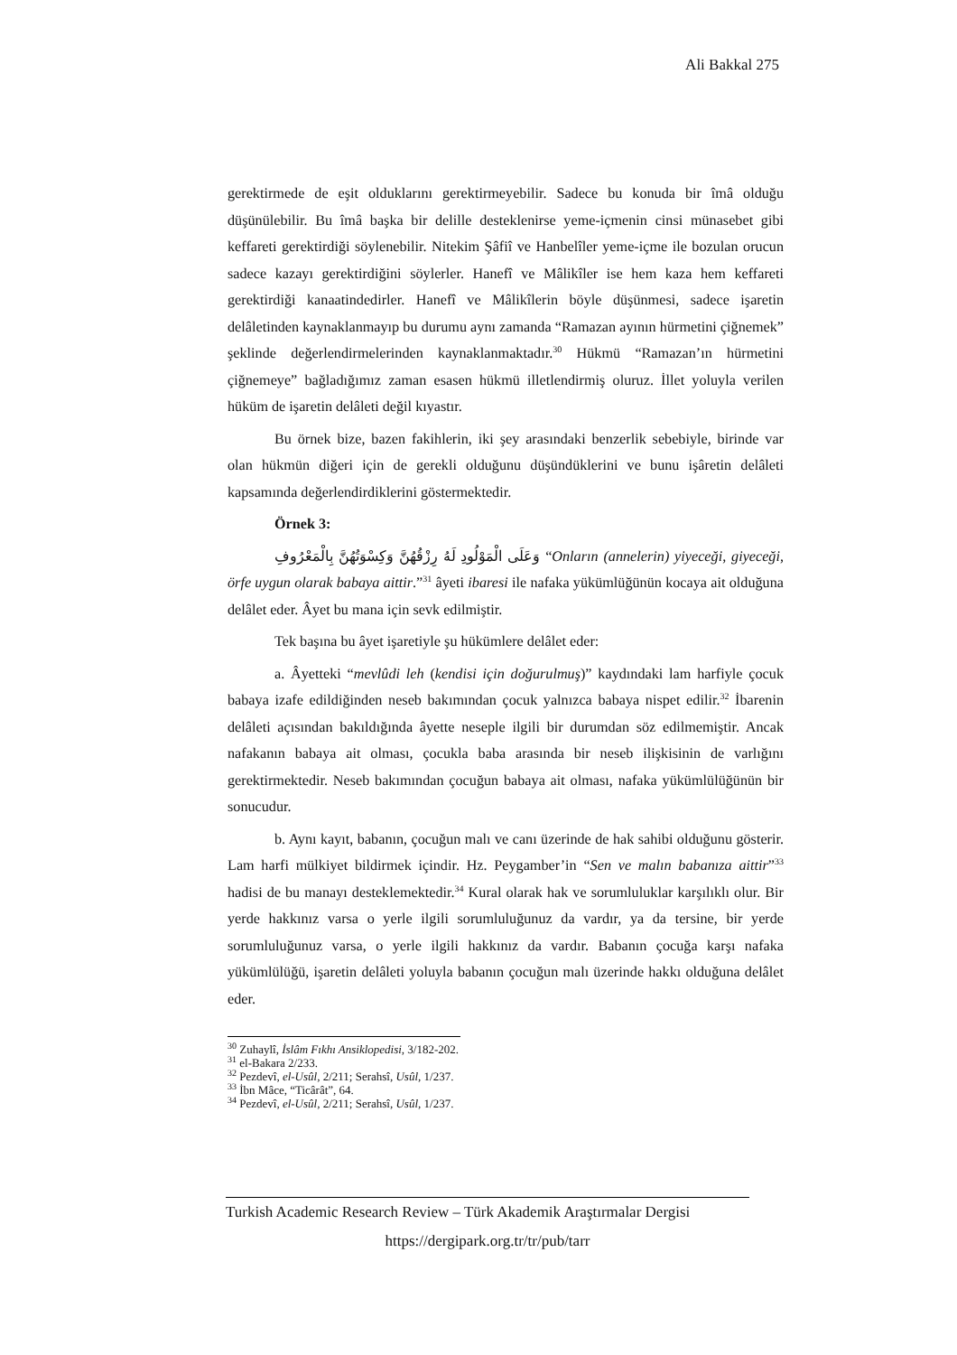Ali Bakkal 275
gerektirmede de eşit olduklarını gerektirmeyebilir. Sadece bu konuda bir îmâ olduğu düşünülebilir. Bu îmâ başka bir delille desteklenirse yeme-içmenin cinsi münasebet gibi keffareti gerektirdiği söylenebilir. Nitekim Şâfiî ve Hanbelîler yeme-içme ile bozulan orucun sadece kazayı gerektirdiğini söylerler. Hanefî ve Mâlikîler ise hem kaza hem keffareti gerektirdiği kanaatindedirler. Hanefî ve Mâlikîlerin böyle düşünmesi, sadece işaretin delâletinden kaynaklanmayıp bu durumu aynı zamanda “Ramazan ayının hürmetini çiğnemek” şeklinde değerlendirmelerinden kaynaklanmaktadır.<sup>30</sup> Hükmü “Ramazan’ın hürmetini çiğnemeye” bağladığımız zaman esasen hükmü illetlendirmiş oluruz. İllet yoluyla verilen hüküm de işaretin delâleti değil kıyastır.
Bu örnek bize, bazen fakihlerin, iki şey arasındaki benzerlik sebebiyle, birinde var olan hükmün diğeri için de gerekli olduğunu düşündüklerini ve bunu işâretin delâleti kapsamında değerlendirdiklerini göstermektedir.
Örnek 3:
وَعَلَى الْمَوْلُودِ لَهُ رِزْقُهُنَّ وَكِسْوَتُهُنَّ بِالْمَعْرُوفِ “Onların (annelerin) yiyeceği, giyeceği, örfe uygun olarak babaya aittir.”<sup>31</sup> âyeti ibaresi ile nafaka yükümlüğünün kocaya ait olduğuna delâlet eder. Âyet bu mana için sevk edilmiştir.
Tek başına bu âyet işaretiyle şu hükümlere delâlet eder:
a. Âyetteki “mevlûdi leh (kendisi için doğurulmuş)” kaydındaki lam harfiyle çocuk babaya izafe edildiğinden neseb bakımından çocuk yalnızca babaya nispet edilir.<sup>32</sup> İbarenin delâleti açısından bakıldığında âyette neseple ilgili bir durumdan söz edilmemiştir. Ancak nafakanın babaya ait olması, çocukla baba arasında bir neseb ilişkisinin de varlığını gerektirmektedir. Neseb bakımından çocuğun babaya ait olması, nafaka yükümlülüğünün bir sonucudur.
b. Aynı kayıt, babanın, çocuğun malı ve canı üzerinde de hak sahibi olduğunu gösterir. Lam harfi mülkiyet bildirmek içindir. Hz. Peygamber’in “Sen ve malın babanıza aittir”<sup>33</sup> hadisi de bu manayı desteklemektedir.<sup>34</sup> Kural olarak hak ve sorumluluklar karşılıklı olur. Bir yerde hakkınız varsa o yerle ilgili sorumluluğunuz da vardır, ya da tersine, bir yerde sorumluluğunuz varsa, o yerle ilgili hakkınız da vardır. Babanın çocuğa karşı nafaka yükümlülüğü, işaretin delâleti yoluyla babanın çocuğun malı üzerinde hakkı olduğuna delâlet eder.
<sup>30</sup> Zuhaylî, İslâm Fıkhı Ansiklopedisi, 3/182-202.
<sup>31</sup> el-Bakara 2/233.
<sup>32</sup> Pezdevî, el-Usûl, 2/211; Serahsî, Usûl, 1/237.
<sup>33</sup> İbn Mâce, “Ticârât”, 64.
<sup>34</sup> Pezdevî, el-Usûl, 2/211; Serahsî, Usûl, 1/237.
Turkish Academic Research Review – Türk Akademik Araştırmalar Dergisi
https://dergipark.org.tr/tr/pub/tarr